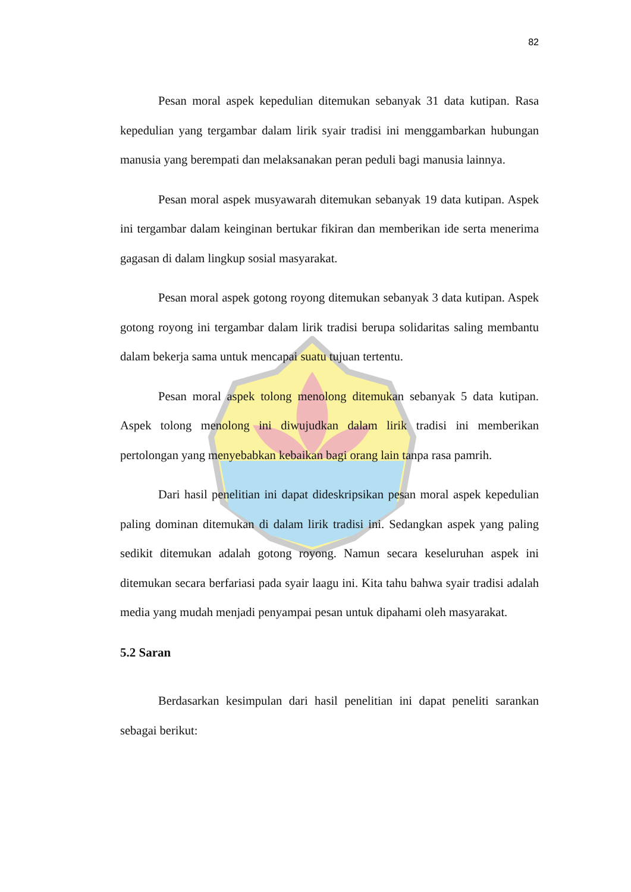82
Pesan moral aspek kepedulian ditemukan sebanyak 31 data kutipan. Rasa kepedulian yang tergambar dalam lirik syair tradisi ini menggambarkan hubungan manusia yang berempati dan melaksanakan peran peduli bagi manusia lainnya.
Pesan moral aspek musyawarah ditemukan sebanyak 19 data kutipan. Aspek ini tergambar dalam keinginan bertukar fikiran dan memberikan ide serta menerima gagasan di dalam lingkup sosial masyarakat.
Pesan moral aspek gotong royong ditemukan sebanyak 3 data kutipan. Aspek gotong royong ini tergambar dalam lirik tradisi berupa solidaritas saling membantu dalam bekerja sama untuk mencapai suatu tujuan tertentu.
Pesan moral aspek tolong menolong ditemukan sebanyak 5 data kutipan. Aspek tolong menolong ini diwujudkan dalam lirik tradisi ini memberikan pertolongan yang menyebabkan kebaikan bagi orang lain tanpa rasa pamrih.
Dari hasil penelitian ini dapat dideskripsikan pesan moral aspek kepedulian paling dominan ditemukan di dalam lirik tradisi ini. Sedangkan aspek yang paling sedikit ditemukan adalah gotong royong. Namun secara keseluruhan aspek ini ditemukan secara berfariasi pada syair laagu ini. Kita tahu bahwa syair tradisi adalah media yang mudah menjadi penyampai pesan untuk dipahami oleh masyarakat.
5.2 Saran
Berdasarkan kesimpulan dari hasil penelitian ini dapat peneliti sarankan sebagai berikut: